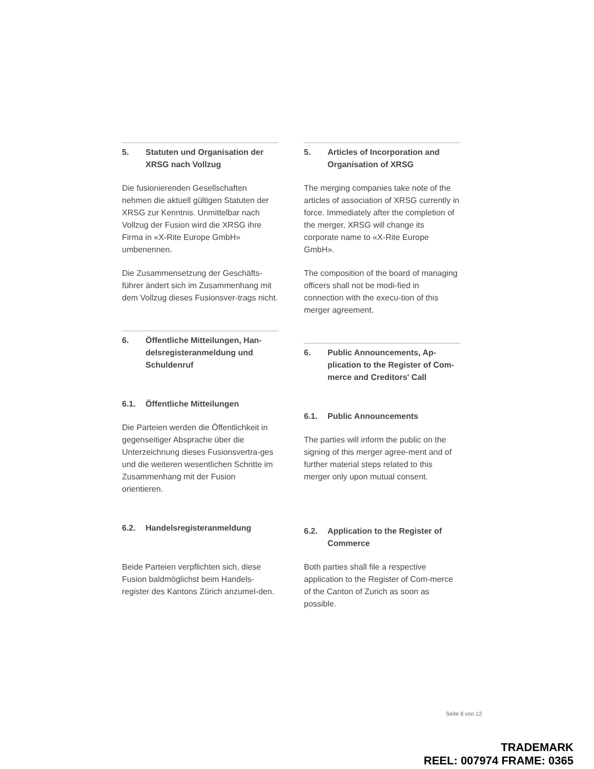5. Statuten und Organisation der XRSG nach Vollzug
Die fusionierenden Gesellschaften nehmen die aktuell gültigen Statuten der XRSG zur Kenntnis. Unmittelbar nach Vollzug der Fusion wird die XRSG ihre Firma in «X-Rite Europe GmbH» umbenennen.
Die Zusammensetzung der Geschäfts-führer ändert sich im Zusammenhang mit dem Vollzug dieses Fusionsver-trags nicht.
6. Öffentliche Mitteilungen, Han-delsregisteranmeldung und Schuldenruf
6.1. Öffentliche Mitteilungen
Die Parteien werden die Öffentlichkeit in gegenseitiger Absprache über die Unterzeichnung dieses Fusionsvertra-ges und die weiteren wesentlichen Schritte im Zusammenhang mit der Fusion orientieren.
6.2. Handelsregisteranmeldung
Beide Parteien verpflichten sich, diese Fusion baldmöglichst beim Handels-register des Kantons Zürich anzumel-den.
5. Articles of Incorporation and Organisation of XRSG
The merging companies take note of the articles of association of XRSG currently in force. Immediately after the completion of the merger, XRSG will change its corporate name to «X-Rite Europe GmbH».
The composition of the board of managing officers shall not be modi-fied in connection with the execu-tion of this merger agreement.
6. Public Announcements, Ap-plication to the Register of Com-merce and Creditors' Call
6.1. Public Announcements
The parties will inform the public on the signing of this merger agree-ment and of further material steps related to this merger only upon mutual consent.
6.2. Application to the Register of Commerce
Both parties shall file a respective application to the Register of Com-merce of the Canton of Zurich as soon as possible.
Seite 8 von 12
TRADEMARK
REEL: 007974 FRAME: 0365